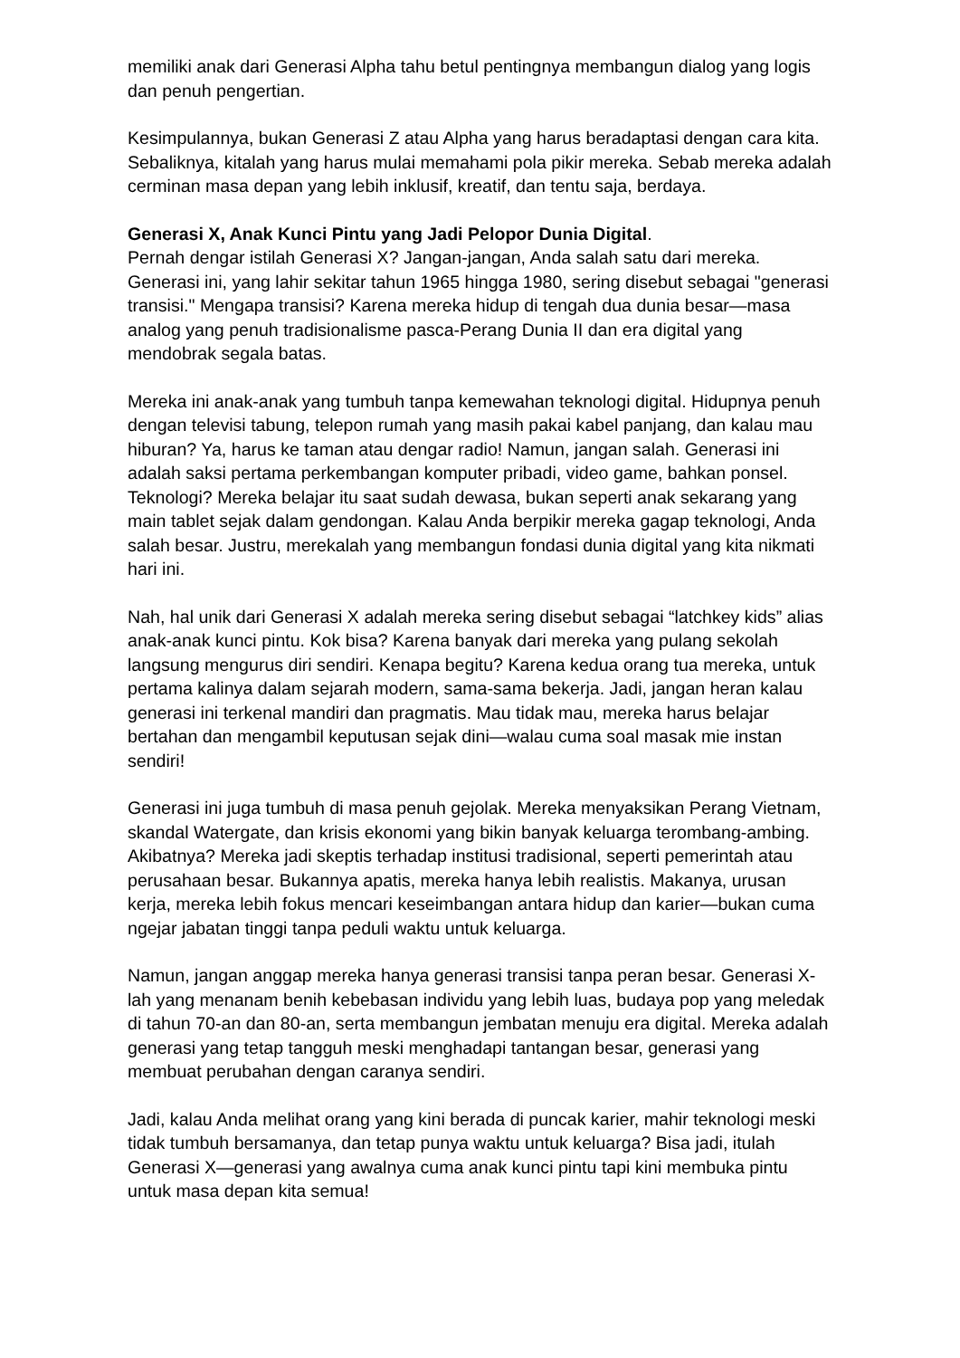memiliki anak dari Generasi Alpha tahu betul pentingnya membangun dialog yang logis dan penuh pengertian.
Kesimpulannya, bukan Generasi Z atau Alpha yang harus beradaptasi dengan cara kita. Sebaliknya, kitalah yang harus mulai memahami pola pikir mereka. Sebab mereka adalah cerminan masa depan yang lebih inklusif, kreatif, dan tentu saja, berdaya.
Generasi X, Anak Kunci Pintu yang Jadi Pelopor Dunia Digital.
Pernah dengar istilah Generasi X? Jangan-jangan, Anda salah satu dari mereka. Generasi ini, yang lahir sekitar tahun 1965 hingga 1980, sering disebut sebagai "generasi transisi." Mengapa transisi? Karena mereka hidup di tengah dua dunia besar—masa analog yang penuh tradisionalisme pasca-Perang Dunia II dan era digital yang mendobrak segala batas.
Mereka ini anak-anak yang tumbuh tanpa kemewahan teknologi digital. Hidupnya penuh dengan televisi tabung, telepon rumah yang masih pakai kabel panjang, dan kalau mau hiburan? Ya, harus ke taman atau dengar radio! Namun, jangan salah. Generasi ini adalah saksi pertama perkembangan komputer pribadi, video game, bahkan ponsel. Teknologi? Mereka belajar itu saat sudah dewasa, bukan seperti anak sekarang yang main tablet sejak dalam gendongan. Kalau Anda berpikir mereka gagap teknologi, Anda salah besar. Justru, merekalah yang membangun fondasi dunia digital yang kita nikmati hari ini.
Nah, hal unik dari Generasi X adalah mereka sering disebut sebagai “latchkey kids” alias anak-anak kunci pintu. Kok bisa? Karena banyak dari mereka yang pulang sekolah langsung mengurus diri sendiri. Kenapa begitu? Karena kedua orang tua mereka, untuk pertama kalinya dalam sejarah modern, sama-sama bekerja. Jadi, jangan heran kalau generasi ini terkenal mandiri dan pragmatis. Mau tidak mau, mereka harus belajar bertahan dan mengambil keputusan sejak dini—walau cuma soal masak mie instan sendiri!
Generasi ini juga tumbuh di masa penuh gejolak. Mereka menyaksikan Perang Vietnam, skandal Watergate, dan krisis ekonomi yang bikin banyak keluarga terombang-ambing. Akibatnya? Mereka jadi skeptis terhadap institusi tradisional, seperti pemerintah atau perusahaan besar. Bukannya apatis, mereka hanya lebih realistis. Makanya, urusan kerja, mereka lebih fokus mencari keseimbangan antara hidup dan karier—bukan cuma ngejar jabatan tinggi tanpa peduli waktu untuk keluarga.
Namun, jangan anggap mereka hanya generasi transisi tanpa peran besar. Generasi X-lah yang menanam benih kebebasan individu yang lebih luas, budaya pop yang meledak di tahun 70-an dan 80-an, serta membangun jembatan menuju era digital. Mereka adalah generasi yang tetap tangguh meski menghadapi tantangan besar, generasi yang membuat perubahan dengan caranya sendiri.
Jadi, kalau Anda melihat orang yang kini berada di puncak karier, mahir teknologi meski tidak tumbuh bersamanya, dan tetap punya waktu untuk keluarga? Bisa jadi, itulah Generasi X—generasi yang awalnya cuma anak kunci pintu tapi kini membuka pintu untuk masa depan kita semua!